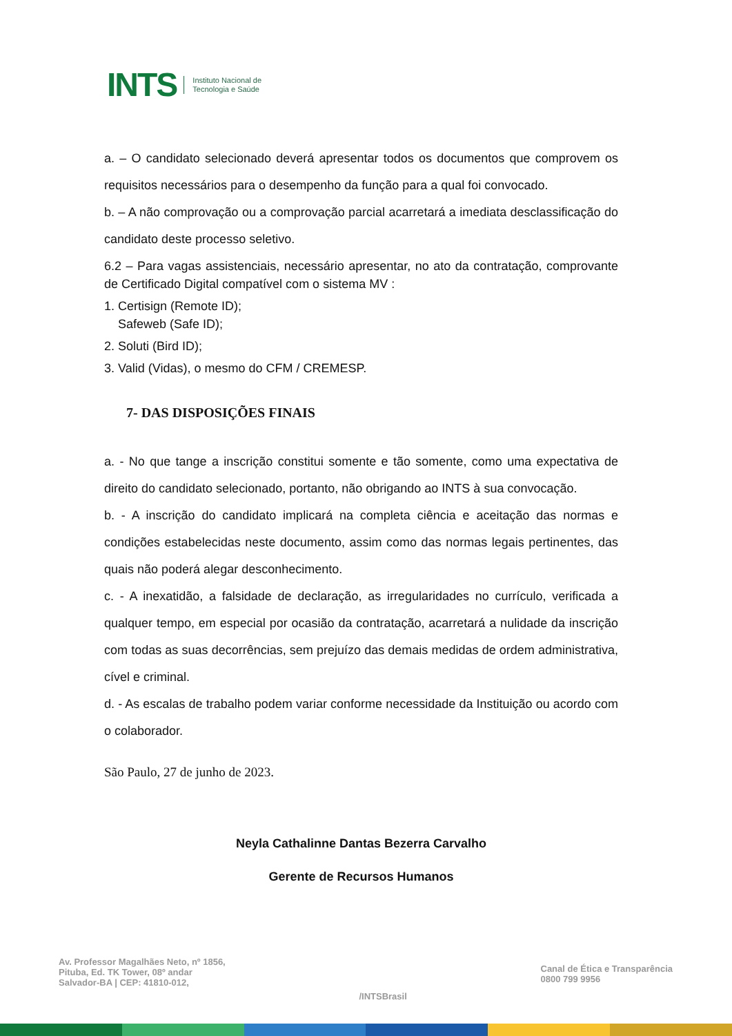INTS
Instituto Nacional de
Tecnologia e Saúde
a. – O candidato selecionado deverá apresentar todos os documentos que comprovem os requisitos necessários para o desempenho da função para a qual foi convocado.
b. – A não comprovação ou a comprovação parcial acarretará a imediata desclassificação do candidato deste processo seletivo.
6.2 – Para vagas assistenciais, necessário apresentar, no ato da contratação, comprovante de Certificado Digital compatível com o sistema MV :
1. Certisign (Remote ID);
Safeweb (Safe ID);
2. Soluti (Bird ID);
3. Valid (Vidas), o mesmo do CFM / CREMESP.
7- DAS DISPOSIÇÕES FINAIS
a. - No que tange a inscrição constitui somente e tão somente, como uma expectativa de direito do candidato selecionado, portanto, não obrigando ao INTS à sua convocação.
b. - A inscrição do candidato implicará na completa ciência e aceitação das normas e condições estabelecidas neste documento, assim como das normas legais pertinentes, das quais não poderá alegar desconhecimento.
c. - A inexatidão, a falsidade de declaração, as irregularidades no currículo, verificada a qualquer tempo, em especial por ocasião da contratação, acarretará a nulidade da inscrição com todas as suas decorrências, sem prejuízo das demais medidas de ordem administrativa, cível e criminal.
d. - As escalas de trabalho podem variar conforme necessidade da Instituição ou acordo com o colaborador.
São Paulo, 27 de junho de 2023.
Neyla Cathalinne Dantas Bezerra Carvalho
Gerente de Recursos Humanos
Av. Professor Magalhães Neto, nº 1856,
Pituba, Ed. TK Tower, 08º andar
Salvador-BA | CEP: 41810-012,
/INTSBrasil
Canal de Ética e Transparência
0800 799 9956